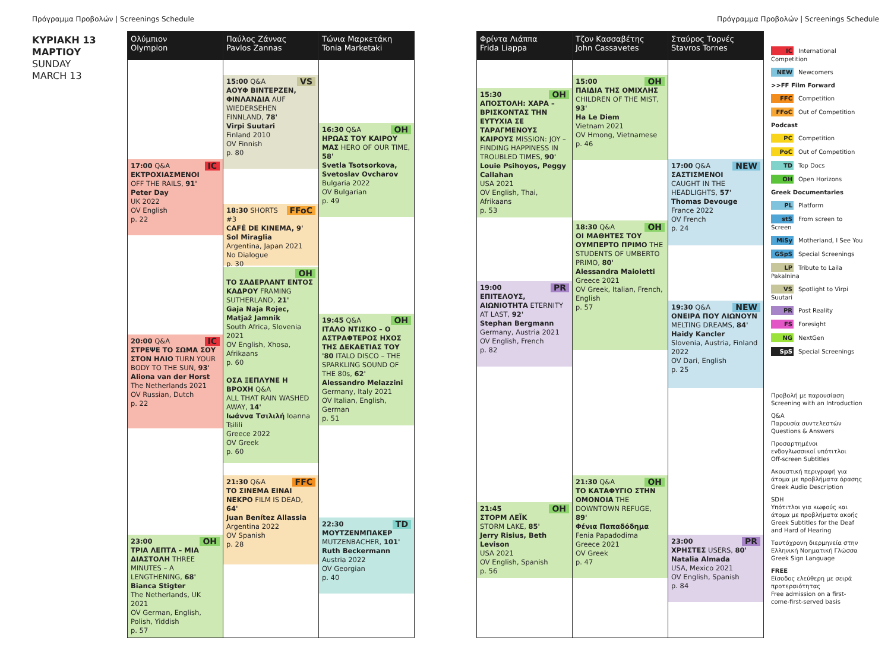Πρόγραμμα Προβολών | Screenings Schedule
Πρόγραμμα Προβολών | Screenings Schedule
ΚΥΡΙΑΚΗ 13
ΜΑΡΤΙΟΥ
SUNDAY
MARCH 13
Ολύμπιον
Olympion
IC 17:00 Q&A
ΕΚΤΡΟΧΙΑΣΜΕΝΟΙ
OFF THE RAILS, 91'
Peter Day
UK 2022
OV English
p. 22
IC 20:00 Q&A
ΣΤΡΕΨΕ ΤΟ ΣΩΜΑ ΣΟΥ ΣΤΟΝ ΗΛΙΟ TURN YOUR BODY TO THE SUN, 93'
Aliona van der Horst
The Netherlands 2021
OV Russian, Dutch
p. 22
OH 23:00
ΤΡΙΑ ΛΕΠΤΑ – ΜΙΑ ΔΙΑΣΤΟΛΗ THREE MINUTES – A LENGTHENING, 68'
Bianca Stigter
The Netherlands, UK 2021
OV German, English, Polish, Yiddish
p. 57
Παύλος Ζάννας
Pavlos Zannas
VS 15:00 Q&A
ΑΟΥΦ ΒΙΝΤΕΡΖΕΝ, ΦΙΝΛΑΝΔΙΑ AUF WIEDERSEHEN FINNLAND, 78'
Virpi Suutari
Finland 2010
OV Finnish
p. 80
FFoC 18:30 SHORTS #3
CAFÉ DE KINEMA, 9'
Sol Miraglia
Argentina, Japan 2021
No Dialogue
p. 30
OH
ΤΟ ΣΑΔΕΡΛΑΝΤ ΕΝΤΟΣ ΚΑΔΡΟΥ FRAMING SUTHERLAND, 21'
Gaja Naja Rojec, Matjaž Jamnik
South Africa, Slovenia 2021
OV English, Xhosa, Afrikaans
p. 60
ΟΣΑ ΞΕΠΛΥΝΕ Η ΒΡΟΧΗ Q&A
ALL THAT RAIN WASHED AWAY, 14'
Ιωάννα Τσιλιλή Ioanna Tsilili
Greece 2022
OV Greek
p. 60
FFC 21:30 Q&A
ΤΟ ΣΙΝΕΜΑ ΕΙΝΑΙ ΝΕΚΡΟ FILM IS DEAD, 64'
Juan Benítez Allassia
Argentina 2022
OV Spanish
p. 28
Τώνια Μαρκετάκη
Tonia Marketaki
OH 16:30 Q&A
ΗΡΩΑΣ ΤΟΥ ΚΑΙΡΟΥ ΜΑΣ HERO OF OUR TIME, 58'
Svetla Tsotsorkova, Svetoslav Ovcharov
Bulgaria 2022
OV Bulgarian
p. 49
OH 19:45 Q&A
ΙΤΑΛΟ ΝΤΙΣΚΟ – Ο ΑΣΤΡΑΦΤΕΡΟΣ ΗΧΟΣ ΤΗΣ ΔΕΚΑΕΤΙΑΣ ΤΟΥ '80 ITALO DISCO – THE SPARKLING SOUND OF THE 80s, 62'
Alessandro Melazzini
Germany, Italy 2021
OV Italian, English, German
p. 51
TD 22:30
ΜΟΥΤΖΕΝΜΠΑΚΕΡ MUTZENBACHER, 101'
Ruth Beckermann
Austria 2022
OV Georgian
p. 40
Φρίντα Λιάππα
Frida Liappa
OH 15:30
ΑΠΟΣΤΟΛΗ: ΧΑΡΑ – ΒΡΙΣΚΟΝΤΑΣ ΤΗΝ ΕΥΤΥΧΙΑ ΣΕ ΤΑΡΑΓΜΕΝΟΥΣ ΚΑΙΡΟΥΣ MISSION: JOY – FINDING HAPPINESS IN TROUBLED TIMES, 90'
Louie Psihoyos, Peggy Callahan
USA 2021
OV English, Thai, Afrikaans
p. 53
PR 19:00
ΕΠΙΤΕΛΟΥΣ, ΑΙΩΝΙΟΤΗΤΑ ETERNITY AT LAST, 92'
Stephan Bergmann
Germany, Austria 2021
OV English, French
p. 82
OH 21:45
ΣΤΟΡΜ ΛΕΪΚ
STORM LAKE, 85'
Jerry Risius, Beth Levison
USA 2021
OV English, Spanish
p. 56
Τζον Κασσαβέτης
John Cassavetes
OH 15:00
ΠΑΙΔΙΑ ΤΗΣ ΟΜΙΧΛΗΣ CHILDREN OF THE MIST, 93'
Ha Le Diem
Vietnam 2021
OV Hmong, Vietnamese
p. 46
OH 18:30 Q&A
ΟΙ ΜΑΘΗΤΕΣ ΤΟΥ ΟΥΜΠΕΡΤΟ ΠΡΙΜΟ THE STUDENTS OF UMBERTO PRIMO, 80'
Alessandra Maioletti
Greece 2021
OV Greek, Italian, French, English
p. 57
OH 21:30 Q&A
ΤΟ ΚΑΤΑΦΥΓΙΟ ΣΤΗΝ ΟΜΟΝΟΙΑ THE DOWNTOWN REFUGE, 89'
Φένια Παπαδόδημα
Fenia Papadodima
Greece 2021
OV Greek
p. 47
Σταύρος Τορνές
Stavros Tornes
NEW 17:00 Q&A
ΣΑΣΤΙΣΜΕΝΟΙ
CAUGHT IN THE HEADLIGHTS, 57'
Thomas Devouge
France 2022
OV French
p. 24
NEW 19:30 Q&A
ΟΝΕΙΡΑ ΠΟΥ ΛΙΩΝΟΥΝ MELTING DREAMS, 84'
Haidy Kancler
Slovenia, Austria, Finland 2022
OV Dari, English
p. 25
PR 23:00
ΧΡΗΣΤΕΣ USERS, 80'
Natalia Almada
USA, Mexico 2021
OV English, Spanish
p. 84
IC International Competition
NEW Newcomers
>>FF Film Forward
FFC Competition
FFoC Out of Competition
Podcast
PC Competition
PoC Out of Competition
TD Top Docs
OH Open Horizons
Greek Documentaries
PL Platform
stS From screen to Screen
MiSy Motherland, I See You
GSpS Special Screenings
LP Tribute to Laila Pakalnina
VS Spotlight to Virpi Suutari
PR Post Reality
FS Foresight
NG NextGen
SpS Special Screenings
Προβολή με παρουσίαση
Screening with an Introduction
Q&A
Παρουσία συντελεστών
Questions & Answers
Προσαρτημένοι ενδογλωσσικοί υπότιτλοι
Off-screen Subtitles
Ακουστική περιγραφή για άτομα με προβλήματα όρασης
Greek Audio Description
SDH
Υπότιτλοι για κωφούς και άτομα με προβλήματα ακοής
Greek Subtitles for the Deaf and Hard of Hearing
Ταυτόχρονη διερμηνεία στην Ελληνική Νοηματική Γλώσσα
Greek Sign Language
FREE
Είσοδος ελεύθερη με σειρά προτεραιότητας
Free admission on a first-come-first-served basis